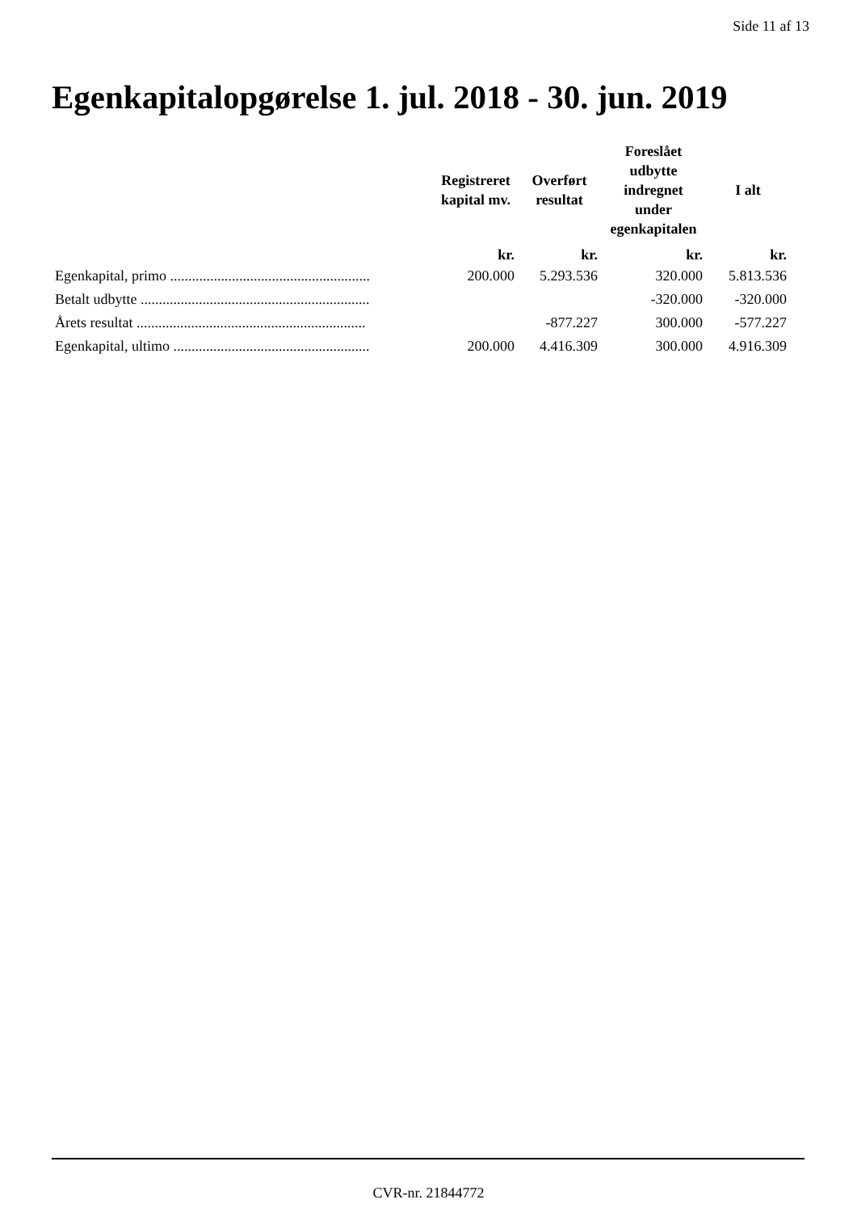Side 11 af 13
Egenkapitalopgørelse 1. jul. 2018 - 30. jun. 2019
| | Registreret kapital mv. | Overført resultat | Foreslået udbytte indregnet under egenkapitalen | I alt |
| --- | --- | --- | --- | --- |
| | kr. | kr. | kr. | kr. |
| Egenkapital, primo ....................................................... | 200.000 | 5.293.536 | 320.000 | 5.813.536 |
| Betalt udbytte ............................................................... | | | -320.000 | -320.000 |
| Årets resultat ............................................................... | | -877.227 | 300.000 | -577.227 |
| Egenkapital, ultimo ...................................................... | 200.000 | 4.416.309 | 300.000 | 4.916.309 |
CVR-nr. 21844772